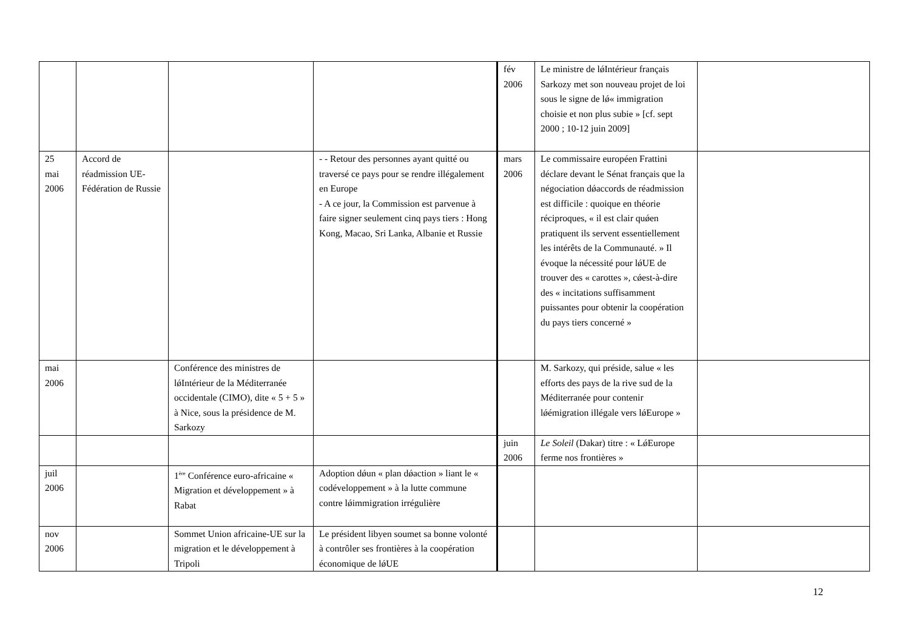| | | | | fév 2006 | Le ministre de lǿIntérieur français Sarkozy met son nouveau projet de loi sous le signe de lǿ« immigration choisie et non plus subie » [cf. sept 2000 ; 10-12 juin 2009] | |
| 25 mai 2006 | Accord de réadmission UE-Fédération de Russie | | - - Retour des personnes ayant quitté ou traversé ce pays pour se rendre illégalement en Europe - A ce jour, la Commission est parvenue à faire signer seulement cinq pays tiers : Hong Kong, Macao, Sri Lanka, Albanie et Russie | mars 2006 | Le commissaire européen Frattini déclare devant le Sénat français que la négociation dǿaccords de réadmission est difficile : quoique en théorie réciproques, « il est clair quǿen pratiquent ils servent essentiellement les intérêts de la Communauté. » Il évoque la nécessité pour lǿUE de trouver des « carottes », cǿest-à-dire des « incitations suffisamment puissantes pour obtenir la coopération du pays tiers concerné » | |
| mai 2006 | | Conférence des ministres de lǿIntérieur de la Méditerranée occidentale (CIMO), dite « 5 + 5 » à Nice, sous la présidence de M. Sarkozy | | | M. Sarkozy, qui préside, salue « les efforts des pays de la rive sud de la Méditerranée pour contenir lǿémigration illégale vers lǿEurope » | |
| | | | | juin 2006 | Le Soleil (Dakar) titre : « LǿEurope ferme nos frontières » | |
| juil 2006 | | 1<sup>ère</sup> Conférence euro-africaine « Migration et développement » à Rabat | Adoption dǿun « plan dǿaction » liant le « codéveloppement » à la lutte commune contre lǿimmigration irrégulière | | | |
| nov 2006 | | Sommet Union africaine-UE sur la migration et le développement à Tripoli | Le président libyen soumet sa bonne volonté à contrôler ses frontières à la coopération économique de lǿUE | | | |
12